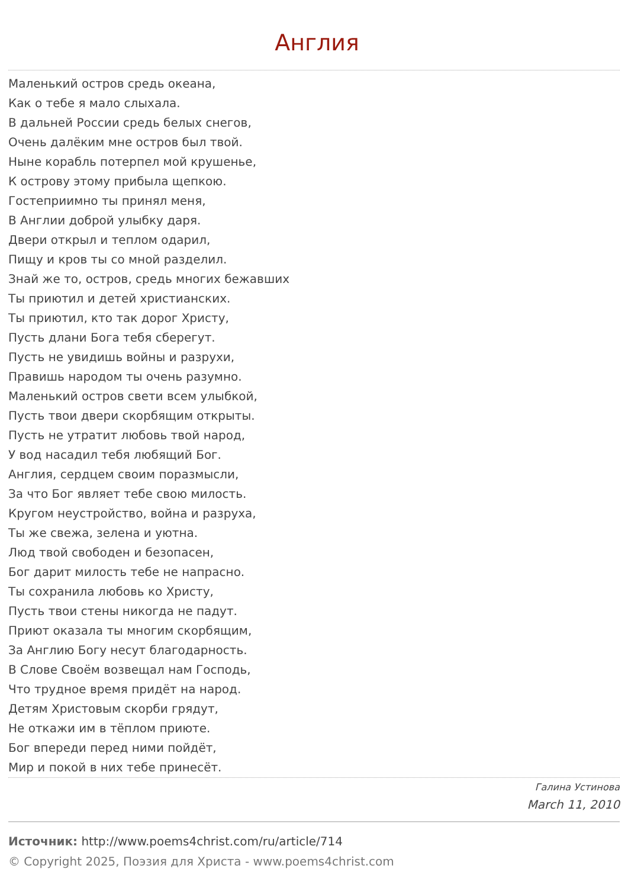Англия
Маленький остров средь океана,
Как о тебе я мало слыхала.
В дальней России средь белых снегов,
Очень далёким мне остров был твой.
Ныне корабль потерпел мой крушенье,
К острову этому прибыла щепкою.
Гостеприимно ты принял меня,
В Англии доброй улыбку даря.
Двери открыл и теплом одарил,
Пищу и кров ты со мной разделил.
Знай же то, остров, средь многих бежавших
Ты приютил и детей христианских.
Ты приютил, кто так дорог Христу,
Пусть длани Бога тебя сберегут.
Пусть не увидишь войны и разрухи,
Правишь народом ты очень разумно.
Маленький остров свети всем улыбкой,
Пусть твои двери скорбящим открыты.
Пусть не утратит любовь твой народ,
У вод насадил тебя любящий Бог.
Англия, сердцем своим поразмысли,
За что Бог являет тебе свою милость.
Кругом неустройство, война и разруха,
Ты же свежа, зелена и уютна.
Люд твой свободен и безопасен,
Бог дарит милость тебе не напрасно.
Ты сохранила любовь ко Христу,
Пусть твои стены никогда не падут.
Приют оказала ты многим скорбящим,
За Англию Богу несут благодарность.
В Слове Своём возвещал нам Господь,
Что трудное время придёт на народ.
Детям Христовым скорби грядут,
Не откажи им в тёплом приюте.
Бог впереди перед ними пойдёт,
Мир и покой в них тебе принесёт.
Галина Устинова
March 11, 2010
Источник: http://www.poems4christ.com/ru/article/714
© Copyright 2025, Поэзия для Христа - www.poems4christ.com